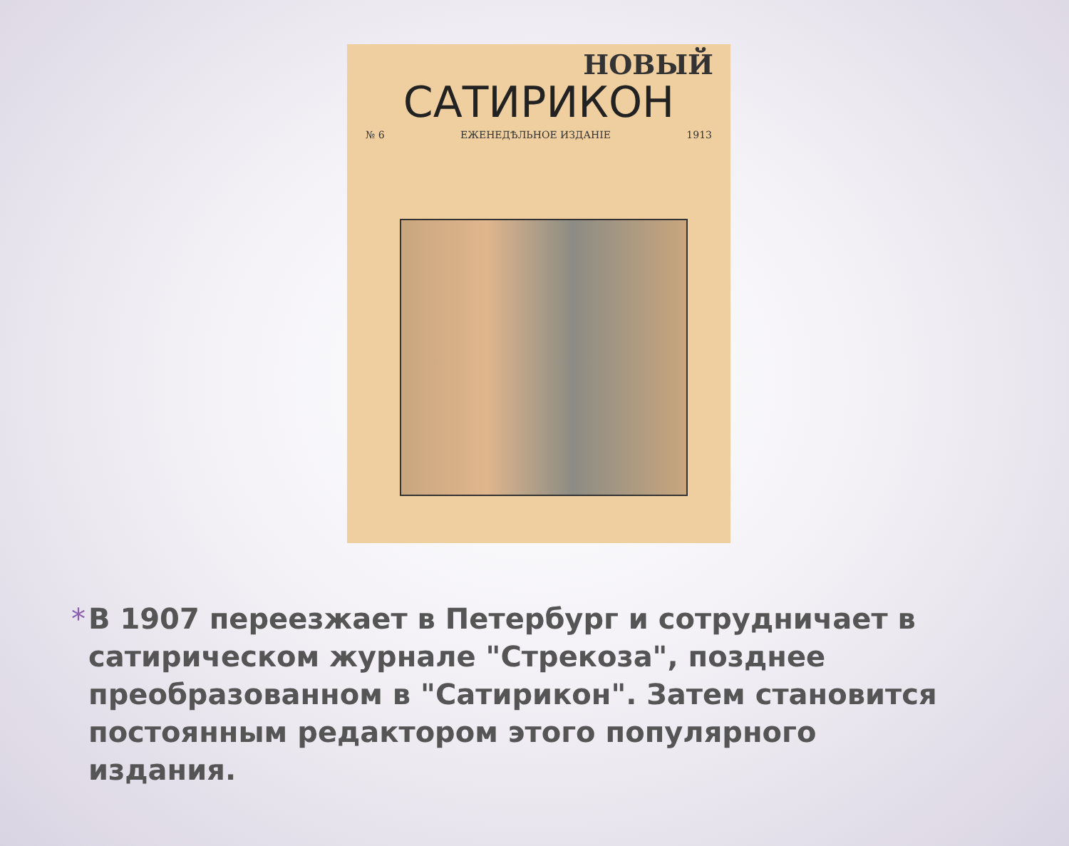НОВЫЙ
САТИРИКОН
№ 6 ЕЖЕНЕДѢЛЬНОЕ ИЗДАНІЕ 1913
* В 1907 переезжает в Петербург и сотрудничает в сатирическом журнале "Стрекоза", позднее преобразованном в "Сатирикон". Затем становится постоянным редактором этого популярного издания.